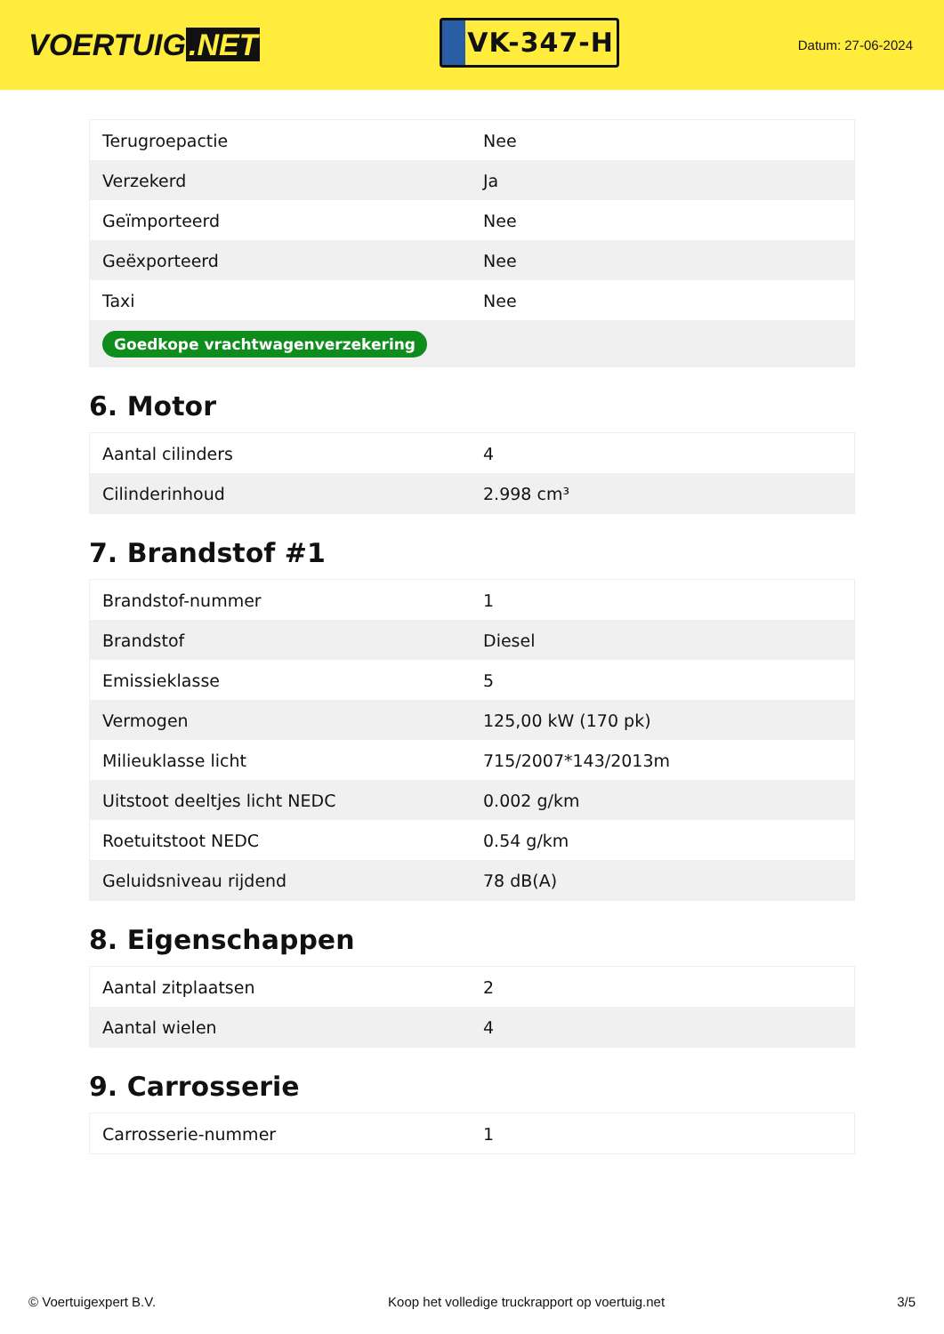VOERTUIG.NET
VK-347-H
Datum: 27-06-2024
| Terugroepactie | Nee |
| Verzekerd | Ja |
| Geïmporteerd | Nee |
| Geëxporteerd | Nee |
| Taxi | Nee |
| Goedkope vrachtwagenverzekering | |
6. Motor
| Aantal cilinders | 4 |
| Cilinderinhoud | 2.998 cm³ |
7. Brandstof #1
| Brandstof-nummer | 1 |
| Brandstof | Diesel |
| Emissieklasse | 5 |
| Vermogen | 125,00 kW (170 pk) |
| Milieuklasse licht | 715/2007*143/2013m |
| Uitstoot deeltjes licht NEDC | 0.002 g/km |
| Roetuitstoot NEDC | 0.54 g/km |
| Geluidsniveau rijdend | 78 dB(A) |
8. Eigenschappen
| Aantal zitplaatsen | 2 |
| Aantal wielen | 4 |
9. Carrosserie
| Carrosserie-nummer | 1 |
© Voertuigexpert B.V. Koop het volledige truckrapport op voertuig.net 3/5